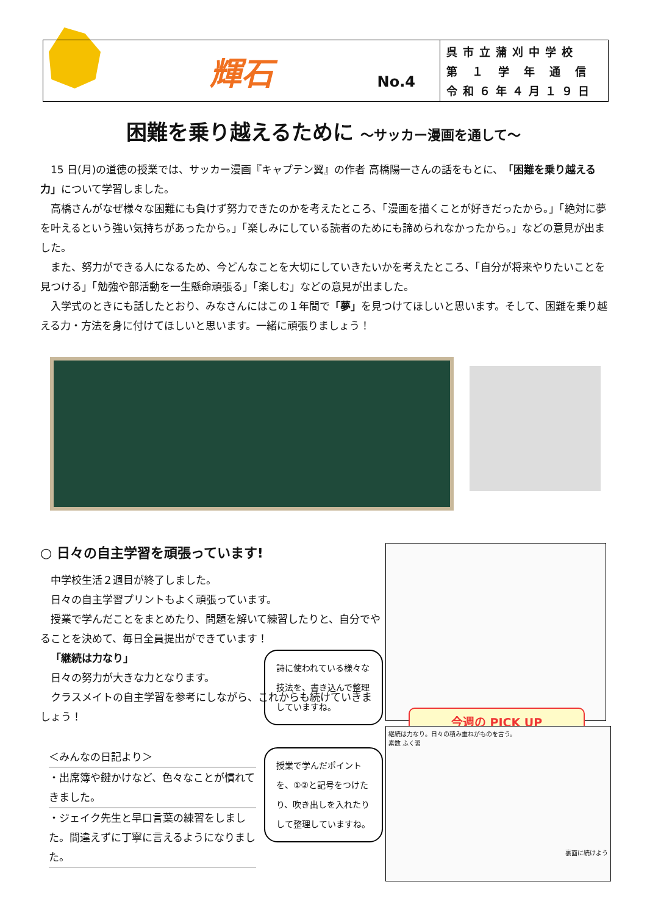輝石
No.4
呉市立蒲刈中学校
第 １ 学 年 通 信
令和６年４月１９日
困難を乗り越えるために ～サッカー漫画を通して～
15 日(月)の道徳の授業では、サッカー漫画『キャプテン翼』の作者 高橋陽一さんの話をもとに、「困難を乗り越える力」について学習しました。
高橋さんがなぜ様々な困難にも負けず努力できたのかを考えたところ、「漫画を描くことが好きだったから。」「絶対に夢を叶えるという強い気持ちがあったから。」「楽しみにしている読者のためにも諦められなかったから。」などの意見が出ました。
また、努力ができる人になるため、今どんなことを大切にしていきたいかを考えたところ、「自分が将来やりたいことを見つける」「勉強や部活動を一生懸命頑張る」「楽しむ」などの意見が出ました。
入学式のときにも話したとおり、みなさんにはこの１年間で「夢」を見つけてほしいと思います。そして、困難を乗り越える力・方法を身に付けてほしいと思います。一緒に頑張りましょう！
○ 日々の自主学習を頑張っています!
中学校生活２週目が終了しました。
日々の自主学習プリントもよく頑張っています。
授業で学んだことをまとめたり、問題を解いて練習したりと、自分でやることを決めて、毎日全員提出ができています！
「継続は力なり」
日々の努力が大きな力となります。
クラスメイトの自主学習を参考にしながら、これからも続けていきましょう！
＜みんなの日記より＞
・出席簿や鍵かけなど、色々なことが慣れてきました。
・ジェイク先生と早口言葉の練習をしました。間違えずに丁寧に言えるようになりました。
詩に使われている様々な技法を、書き込んで整理していますね。
授業で学んだポイントを、①②と記号をつけたり、吹き出しを入れたりして整理していますね。
今週の PICK UP
継続は力なり。日々の積み重ねがものを言う。
素数 ふく習
裏面に続けよう